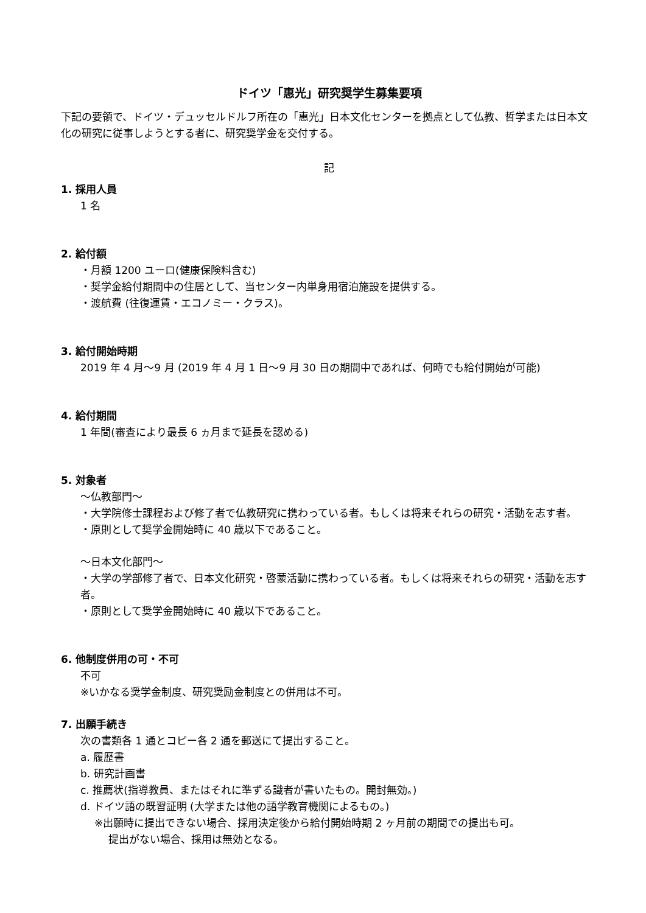ドイツ「惠光」研究奨学生募集要項
下記の要領で、ドイツ・デュッセルドルフ所在の「惠光」日本文化センターを拠点として仏教、哲学または日本文化の研究に従事しようとする者に、研究奨学金を交付する。
記
1. 採用人員
1 名
2. 給付額
・月額 1200 ユーロ(健康保険料含む)
・奨学金給付期間中の住居として、当センター内単身用宿泊施設を提供する。
・渡航費 (往復運賃・エコノミー・クラス)。
3. 給付開始時期
2019 年 4 月～9 月 (2019 年 4 月 1 日～9 月 30 日の期間中であれば、何時でも給付開始が可能)
4. 給付期間
1 年間(審査により最長 6 ヵ月まで延長を認める)
5. 対象者
～仏教部門～
・大学院修士課程および修了者で仏教研究に携わっている者。もしくは将来それらの研究・活動を志す者。
・原則として奨学金開始時に 40 歳以下であること。
～日本文化部門～
・大学の学部修了者で、日本文化研究・啓蒙活動に携わっている者。もしくは将来それらの研究・活動を志す者。
・原則として奨学金開始時に 40 歳以下であること。
6. 他制度併用の可・不可
不可
※いかなる奨学金制度、研究奨励金制度との併用は不可。
7. 出願手続き
次の書類各 1 通とコピー各 2 通を郵送にて提出すること。
a. 履歴書
b. 研究計画書
c. 推薦状(指導教員、またはそれに準ずる識者が書いたもの。開封無効。)
d. ドイツ語の既習証明 (大学または他の語学教育機関によるもの。)
※出願時に提出できない場合、採用決定後から給付開始時期 2 ヶ月前の期間での提出も可。
提出がない場合、採用は無効となる。